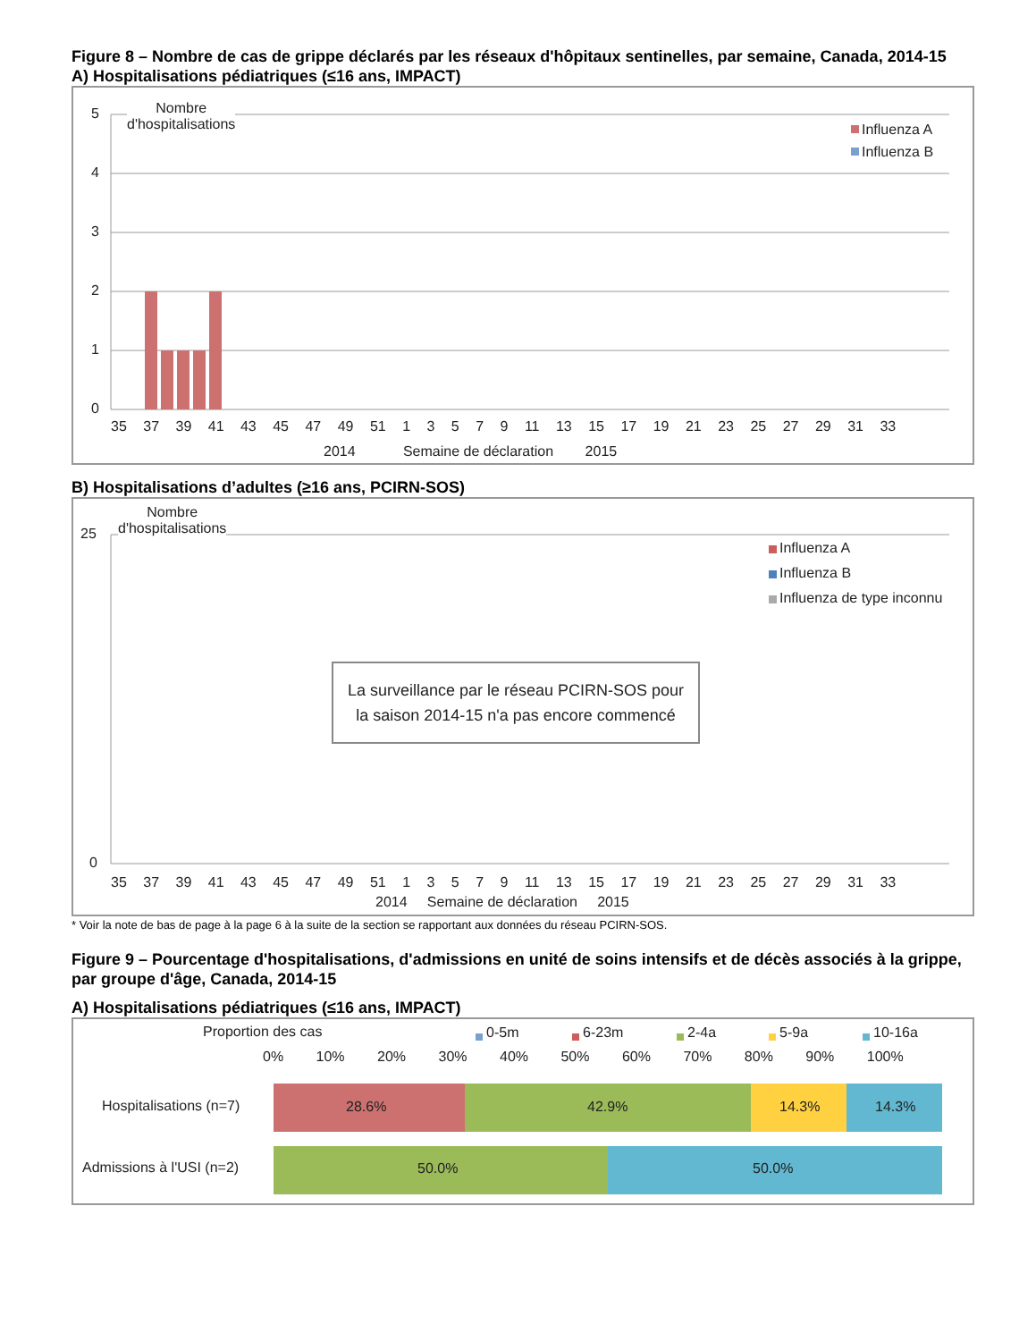Figure 8 – Nombre de cas de grippe déclarés par les réseaux d'hôpitaux sentinelles, par semaine, Canada, 2014-15
A) Hospitalisations pédiatriques (≤16 ans, IMPACT)
5
4
3
2
1
0
Nombre
d'hospitalisations
Influenza A
Influenza B
35 37 39 41 43 45 47 49 51 1 3 5 7 9 11 13 15 17 19 21 23 25 27 29 31 33
2014 Semaine de déclaration 2015
B) Hospitalisations d’adultes (≥16 ans, PCIRN-SOS)
25
0
Nombre
d'hospitalisations
Influenza A
Influenza B
Influenza de type inconnu
La surveillance par le réseau PCIRN-SOS pour la saison 2014-15 n'a pas encore commencé
35 37 39 41 43 45 47 49 51 1 3 5 7 9 11 13 15 17 19 21 23 25 27 29 31 33
2014 Semaine de déclaration 2015
* Voir la note de bas de page à la page 6 à la suite de la section se rapportant aux données du réseau PCIRN-SOS.
Figure 9 – Pourcentage d'hospitalisations, d'admissions en unité de soins intensifs et de décès associés à la grippe, par groupe d'âge, Canada, 2014-15
A) Hospitalisations pédiatriques (≤16 ans, IMPACT)
Proportion des cas 0-5m 6-23m 2-4a 5-9a 10-16a
0% 10% 20% 30% 40% 50% 60% 70% 80% 90% 100%
Hospitalisations (n=7) 28.6% 42.9% 14.3% 14.3%
Admissions à l'USI (n=2) 50.0% 50.0%